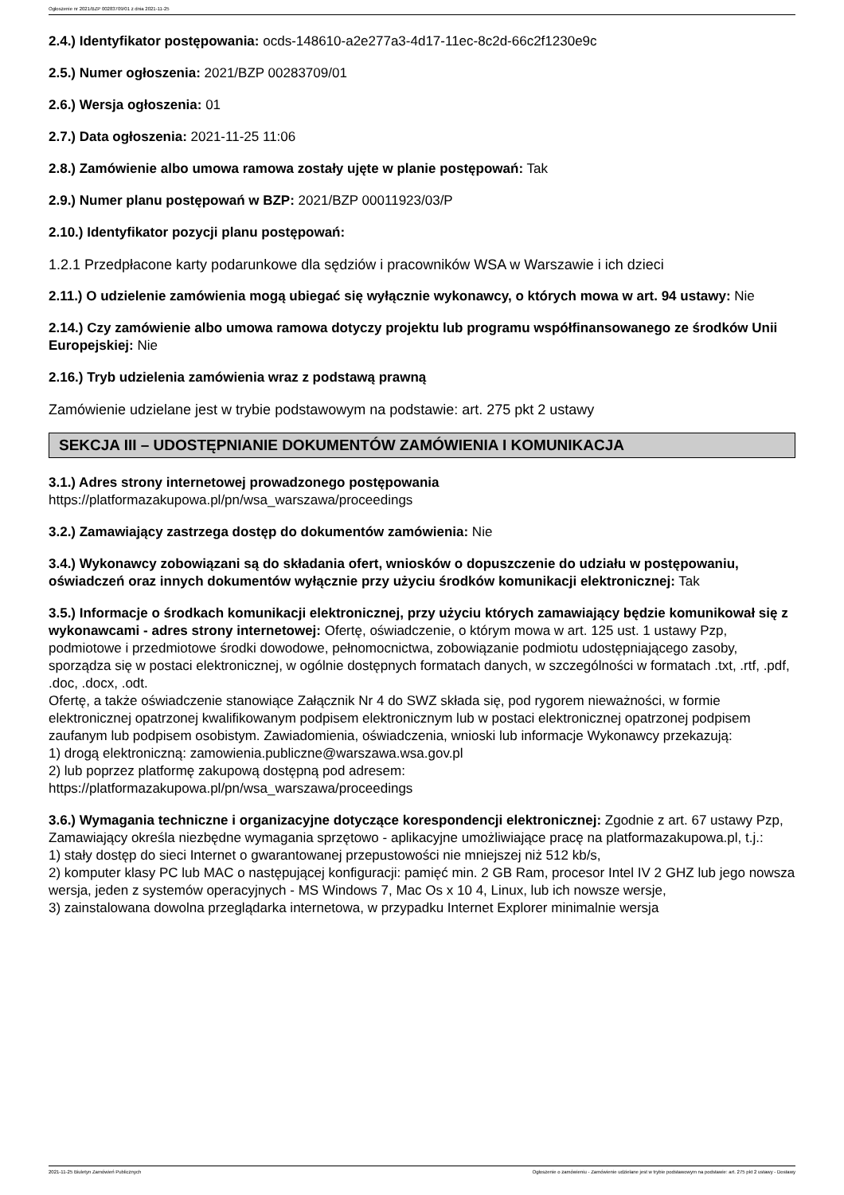Ogłoszenie nr 2021/BZP 00283709/01 z dnia 2021-11-25
2.4.) Identyfikator postępowania: ocds-148610-a2e277a3-4d17-11ec-8c2d-66c2f1230e9c
2.5.) Numer ogłoszenia: 2021/BZP 00283709/01
2.6.) Wersja ogłoszenia: 01
2.7.) Data ogłoszenia: 2021-11-25 11:06
2.8.) Zamówienie albo umowa ramowa zostały ujęte w planie postępowań: Tak
2.9.) Numer planu postępowań w BZP: 2021/BZP 00011923/03/P
2.10.) Identyfikator pozycji planu postępowań:
1.2.1 Przedpłacone karty podarunkowe dla sędziów i pracowników WSA w Warszawie i ich dzieci
2.11.) O udzielenie zamówienia mogą ubiegać się wyłącznie wykonawcy, o których mowa w art. 94 ustawy: Nie
2.14.) Czy zamówienie albo umowa ramowa dotyczy projektu lub programu współfinansowanego ze środków Unii Europejskiej: Nie
2.16.) Tryb udzielenia zamówienia wraz z podstawą prawną
Zamówienie udzielane jest w trybie podstawowym na podstawie: art. 275 pkt 2 ustawy
SEKCJA III – UDOSTĘPNIANIE DOKUMENTÓW ZAMÓWIENIA I KOMUNIKACJA
3.1.) Adres strony internetowej prowadzonego postępowania
https://platformazakupowa.pl/pn/wsa_warszawa/proceedings
3.2.) Zamawiający zastrzega dostęp do dokumentów zamówienia: Nie
3.4.) Wykonawcy zobowiązani są do składania ofert, wniosków o dopuszczenie do udziału w postępowaniu, oświadczeń oraz innych dokumentów wyłącznie przy użyciu środków komunikacji elektronicznej: Tak
3.5.) Informacje o środkach komunikacji elektronicznej, przy użyciu których zamawiający będzie komunikował się z wykonawcami - adres strony internetowej: Ofertę, oświadczenie, o którym mowa w art. 125 ust. 1 ustawy Pzp, podmiotowe i przedmiotowe środki dowodowe, pełnomocnictwa, zobowiązanie podmiotu udostępniającego zasoby, sporządza się w postaci elektronicznej, w ogólnie dostępnych formatach danych, w szczególności w formatach .txt, .rtf, .pdf, .doc, .docx, .odt.
Ofertę, a także oświadczenie stanowiące Załącznik Nr 4 do SWZ składa się, pod rygorem nieważności, w formie elektronicznej opatrzonej kwalifikowanym podpisem elektronicznym lub w postaci elektronicznej opatrzonej podpisem zaufanym lub podpisem osobistym. Zawiadomienia, oświadczenia, wnioski lub informacje Wykonawcy przekazują:
1) drogą elektroniczną: zamowienia.publiczne@warszawa.wsa.gov.pl
2) lub poprzez platformę zakupową dostępną pod adresem:
https://platformazakupowa.pl/pn/wsa_warszawa/proceedings
3.6.) Wymagania techniczne i organizacyjne dotyczące korespondencji elektronicznej: Zgodnie z art. 67 ustawy Pzp, Zamawiający określa niezbędne wymagania sprzętowo - aplikacyjne umożliwiające pracę na platformazakupowa.pl, t.j.:
1) stały dostęp do sieci Internet o gwarantowanej przepustowości nie mniejszej niż 512 kb/s,
2) komputer klasy PC lub MAC o następującej konfiguracji: pamięć min. 2 GB Ram, procesor Intel IV 2 GHZ lub jego nowsza wersja, jeden z systemów operacyjnych - MS Windows 7, Mac Os x 10 4, Linux, lub ich nowsze wersje,
3) zainstalowana dowolna przeglądarka internetowa, w przypadku Internet Explorer minimalnie wersja
2021-11-25 Biuletyn Zamówień Publicznych Ogłoszenie o zamówieniu - Zamówienie udzielane jest w trybie podstawowym na podstawie: art. 275 pkt 2 ustawy - Dostawy